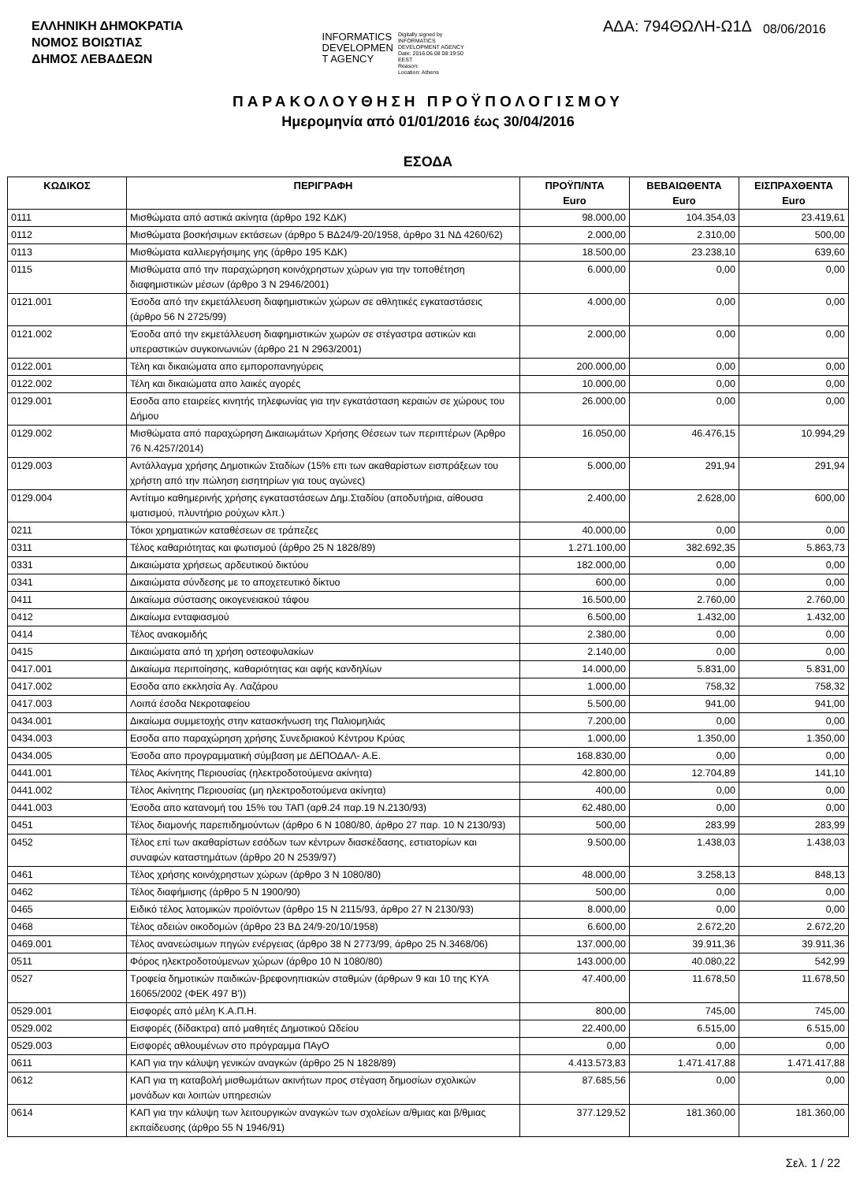ΕΛΛΗΝΙΚΗ ΔΗΜΟΚΡΑΤΙΑ
ΝΟΜΟΣ ΒΟΙΩΤΙΑΣ
ΔΗΜΟΣ ΛΕΒΑΔΕΩΝ
INFORMATICS
DEVELOPMEN
T AGENCY
Digitally signed by
INFORMATICS
DEVELOPMENT AGENCY
Date: 2016.06.08 08:19:50
EEST
Reason:
Location: Athens
ΑΔΑ: 794ΘΩΛΗ-Ω1Δ 08/06/2016
ΠΑΡΑΚΟΛΟΥΘΗΣΗ ΠΡΟΫΠΟΛΟΓΙΣΜΟΥ
Ημερομηνία από 01/01/2016 έως 30/04/2016
ΕΣΟΔΑ
| ΚΩΔΙΚΟΣ | ΠΕΡΙΓΡΑΦΗ | ΠΡΟΫΠ/ΝΤΑ Euro | ΒΕΒΑΙΩΘΕΝΤΑ Euro | ΕΙΣΠΡΑΧΘΕΝΤΑ Euro |
| --- | --- | --- | --- | --- |
| 0111 | Μισθώματα από αστικά ακίνητα (άρθρο 192 ΚΔΚ) | 98.000,00 | 104.354,03 | 23.419,61 |
| 0112 | Μισθώματα βοσκήσιμων εκτάσεων (άρθρο 5 ΒΔ24/9-20/1958, άρθρο 31 ΝΔ 4260/62) | 2.000,00 | 2.310,00 | 500,00 |
| 0113 | Μισθώματα καλλιεργήσιμης γης (άρθρο 195 ΚΔΚ) | 18.500,00 | 23.238,10 | 639,60 |
| 0115 | Μισθώματα από την παραχώρηση κοινόχρηστων χώρων για την τοποθέτηση διαφημιστικών μέσων (άρθρο 3 Ν 2946/2001) | 6.000,00 | 0,00 | 0,00 |
| 0121.001 | Έσοδα από την εκμετάλλευση διαφημιστικών χώρων σε αθλητικές εγκαταστάσεις (άρθρο 56 Ν 2725/99) | 4.000,00 | 0,00 | 0,00 |
| 0121.002 | Έσοδα από την εκμετάλλευση διαφημιστικών χωρών σε στέγαστρα αστικών και υπεραστικών συγκοινωνιών (άρθρο 21 Ν 2963/2001) | 2.000,00 | 0,00 | 0,00 |
| 0122.001 | Τέλη και δικαιώματα απο εμποροπανηγύρεις | 200.000,00 | 0,00 | 0,00 |
| 0122.002 | Τέλη και δικαιώματα απο λαικές αγορές | 10.000,00 | 0,00 | 0,00 |
| 0129.001 | Εσοδα απο εταιρείες κινητής τηλεφωνίας για την εγκατάσταση κεραιών σε χώρους του Δήμου | 26.000,00 | 0,00 | 0,00 |
| 0129.002 | Μισθώματα από παραχώρηση Δικαιωμάτων Χρήσης Θέσεων των περιπτέρων (Άρθρο 76 Ν.4257/2014) | 16.050,00 | 46.476,15 | 10.994,29 |
| 0129.003 | Αντάλλαγμα χρήσης Δημοτικών Σταδίων (15% επι των ακαθαρίστων εισπράξεων του χρήστη από την πώληση εισητηρίων για τους αγώνες) | 5.000,00 | 291,94 | 291,94 |
| 0129.004 | Αντίτιμο καθημερινής χρήσης εγκαταστάσεων Δημ.Σταδίου (αποδυτήρια, αίθουσα ιματισμού, πλυντήριο ρούχων κλπ.) | 2.400,00 | 2.628,00 | 600,00 |
| 0211 | Τόκοι χρηματικών καταθέσεων σε τράπεζες | 40.000,00 | 0,00 | 0,00 |
| 0311 | Τέλος καθαριότητας και φωτισμού (άρθρο 25 Ν 1828/89) | 1.271.100,00 | 382.692,35 | 5.863,73 |
| 0331 | Δικαιώματα χρήσεως αρδευτικού δικτύου | 182.000,00 | 0,00 | 0,00 |
| 0341 | Δικαιώματα σύνδεσης με το αποχετευτικό δίκτυο | 600,00 | 0,00 | 0,00 |
| 0411 | Δικαίωμα σύστασης οικογενειακού τάφου | 16.500,00 | 2.760,00 | 2.760,00 |
| 0412 | Δικαίωμα ενταφιασμού | 6.500,00 | 1.432,00 | 1.432,00 |
| 0414 | Τέλος ανακομιδής | 2.380,00 | 0,00 | 0,00 |
| 0415 | Δικαιώματα από τη χρήση οστεοφυλακίων | 2.140,00 | 0,00 | 0,00 |
| 0417.001 | Δικαίωμα περιποίησης, καθαριότητας και αφής κανδηλίων | 14.000,00 | 5.831,00 | 5.831,00 |
| 0417.002 | Εσοδα απο εκκλησία Αγ. Λαζάρου | 1.000,00 | 758,32 | 758,32 |
| 0417.003 | Λοιπά έσοδα Νεκροταφείου | 5.500,00 | 941,00 | 941,00 |
| 0434.001 | Δικαίωμα συμμετοχής στην κατασκήνωση της Παλιομηλιάς | 7.200,00 | 0,00 | 0,00 |
| 0434.003 | Εσοδα απο παραχώρηση χρήσης Συνεδριακού Κέντρου Κρύας | 1.000,00 | 1.350,00 | 1.350,00 |
| 0434.005 | Έσοδα απο προγραμματική σύμβαση με ΔΕΠΟΔΑΛ- Α.Ε. | 168.830,00 | 0,00 | 0,00 |
| 0441.001 | Τέλος Ακίνητης Περιουσίας (ηλεκτροδοτούμενα ακίνητα) | 42.800,00 | 12.704,89 | 141,10 |
| 0441.002 | Τέλος Ακίνητης Περιουσίας (μη ηλεκτροδοτούμενα ακίνητα) | 400,00 | 0,00 | 0,00 |
| 0441.003 | Έσοδα απο κατανομή του 15% του ΤΑΠ (αρθ.24 παρ.19 Ν.2130/93) | 62.480,00 | 0,00 | 0,00 |
| 0451 | Τέλος διαμονής παρεπιδημούντων (άρθρο 6 Ν 1080/80, άρθρο 27 παρ. 10 Ν 2130/93) | 500,00 | 283,99 | 283,99 |
| 0452 | Τέλος επί των ακαθαρίστων εσόδων των κέντρων διασκέδασης, εστιατορίων και συναφών καταστημάτων (άρθρο 20 Ν 2539/97) | 9.500,00 | 1.438,03 | 1.438,03 |
| 0461 | Τέλος χρήσης κοινόχρηστων χώρων (άρθρο 3 Ν 1080/80) | 48.000,00 | 3.258,13 | 848,13 |
| 0462 | Τέλος διαφήμισης (άρθρο 5 Ν 1900/90) | 500,00 | 0,00 | 0,00 |
| 0465 | Ειδικό τέλος λατομικών προϊόντων (άρθρο 15 Ν 2115/93, άρθρο 27 Ν 2130/93) | 8.000,00 | 0,00 | 0,00 |
| 0468 | Τέλος αδειών οικοδομών (άρθρο 23 ΒΔ 24/9-20/10/1958) | 6.600,00 | 2.672,20 | 2.672,20 |
| 0469.001 | Τέλος ανανεώσιμων πηγών ενέργειας (άρθρο 38 Ν 2773/99, άρθρο 25 Ν.3468/06) | 137.000,00 | 39.911,36 | 39.911,36 |
| 0511 | Φόρος ηλεκτροδοτούμενων χώρων (άρθρο 10 Ν 1080/80) | 143.000,00 | 40.080,22 | 542,99 |
| 0527 | Τροφεία δημοτικών παιδικών-βρεφονηπιακών σταθμών (άρθρων 9 και 10 της ΚΥΑ 16065/2002 (ΦΕΚ 497 Β')) | 47.400,00 | 11.678,50 | 11.678,50 |
| 0529.001 | Εισφορές από μέλη Κ.Α.Π.Η. | 800,00 | 745,00 | 745,00 |
| 0529.002 | Εισφορές (δίδακτρα) από μαθητές Δημοτικού Ωδείου | 22.400,00 | 6.515,00 | 6.515,00 |
| 0529.003 | Εισφορές αθλουμένων στο πρόγραμμα ΠΑγΟ | 0,00 | 0,00 | 0,00 |
| 0611 | ΚΑΠ για την κάλυψη γενικών αναγκών (άρθρο 25 Ν 1828/89) | 4.413.573,83 | 1.471.417,88 | 1.471.417,88 |
| 0612 | ΚΑΠ για τη καταβολή μισθωμάτων ακινήτων προς στέγαση δημοσίων σχολικών μονάδων και λοιπών υπηρεσιών | 87.685,56 | 0,00 | 0,00 |
| 0614 | ΚΑΠ για την κάλυψη των λειτουργικών αναγκών των σχολείων α/θμιας και β/θμιας εκπαίδευσης (άρθρο 55 Ν 1946/91) | 377.129,52 | 181.360,00 | 181.360,00 |
Σελ. 1 / 22